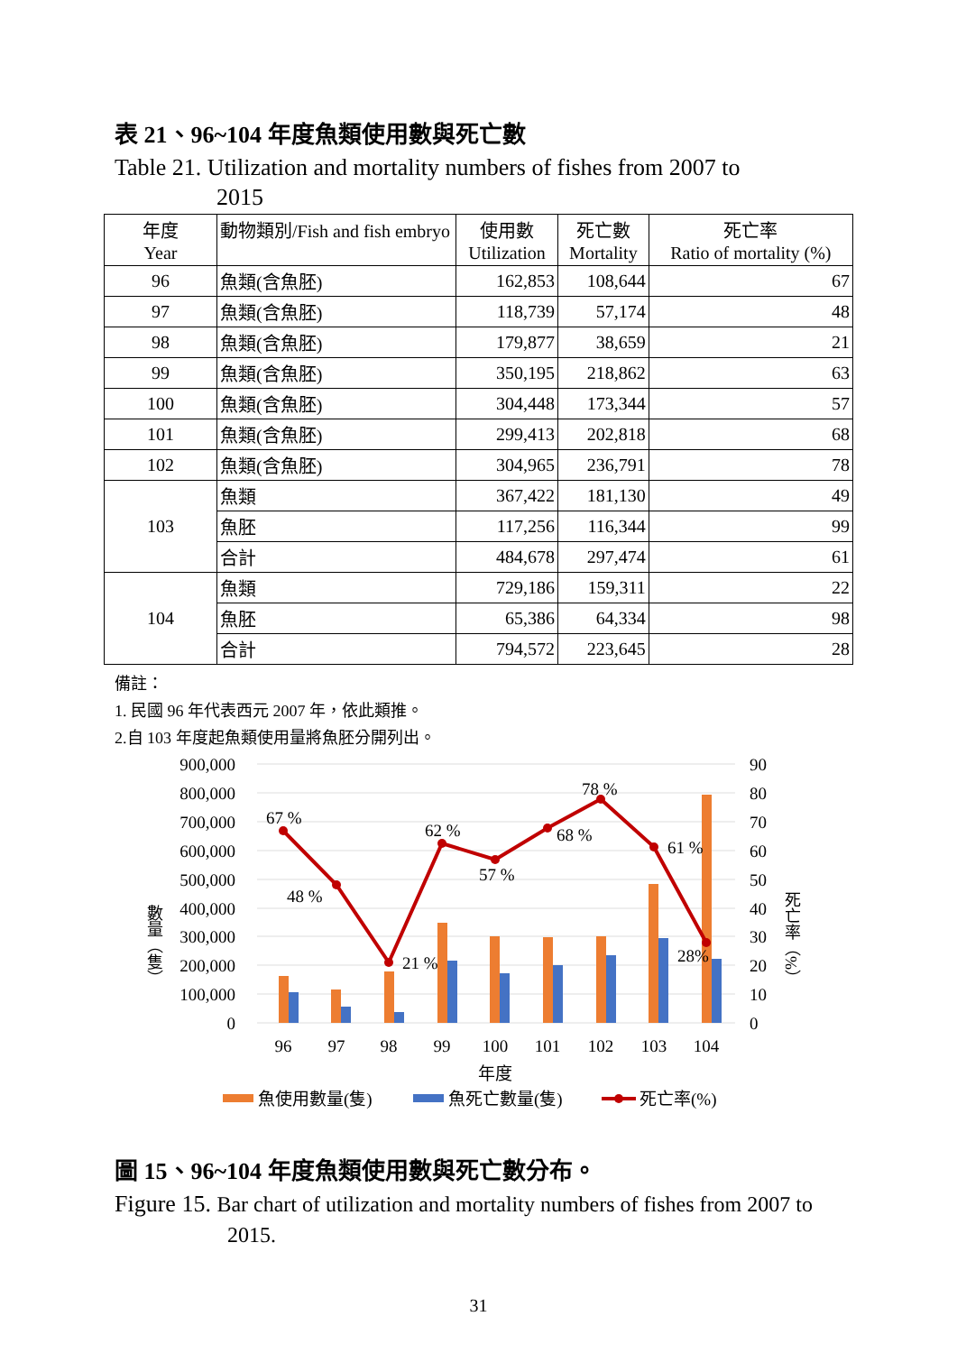表 21、96~104 年度魚類使用數與死亡數
Table 21. Utilization and mortality numbers of fishes from 2007 to
2015
| 年度 Year | 動物類別/Fish and fish embryo | 使用數 Utilization | 死亡數 Mortality | 死亡率 Ratio of mortality (%) |
| --- | --- | --- | --- | --- |
| 96 | 魚類(含魚胚) | 162,853 | 108,644 | 67 |
| 97 | 魚類(含魚胚) | 118,739 | 57,174 | 48 |
| 98 | 魚類(含魚胚) | 179,877 | 38,659 | 21 |
| 99 | 魚類(含魚胚) | 350,195 | 218,862 | 63 |
| 100 | 魚類(含魚胚) | 304,448 | 173,344 | 57 |
| 101 | 魚類(含魚胚) | 299,413 | 202,818 | 68 |
| 102 | 魚類(含魚胚) | 304,965 | 236,791 | 78 |
| 103 | 魚類 | 367,422 | 181,130 | 49 |
| | 魚胚 | 117,256 | 116,344 | 99 |
| | 合計 | 484,678 | 297,474 | 61 |
| 104 | 魚類 | 729,186 | 159,311 | 22 |
| | 魚胚 | 65,386 | 64,334 | 98 |
| | 合計 | 794,572 | 223,645 | 28 |
備註：
1. 民國 96 年代表西元 2007 年，依此類推。
2.自 103 年度起魚類使用量將魚胚分開列出。
900,000
800,000
700,000
600,000
500,000
400,000
300,000
200,000
100,000
0
90
80
70
60
50
40
30
20
10
0
67 %
48 %
21 %
62 %
57 %
68 %
78 %
61 %
28%
96
97
98
99
100
101
102
103
104
年度
數量︵隻︶
死亡率︵%︶
魚使用數量(隻)
魚死亡數量(隻)
死亡率(%)
圖 15、96~104 年度魚類使用數與死亡數分布。
Figure 15. Bar chart of utilization and mortality numbers of fishes from 2007 to
2015.
31